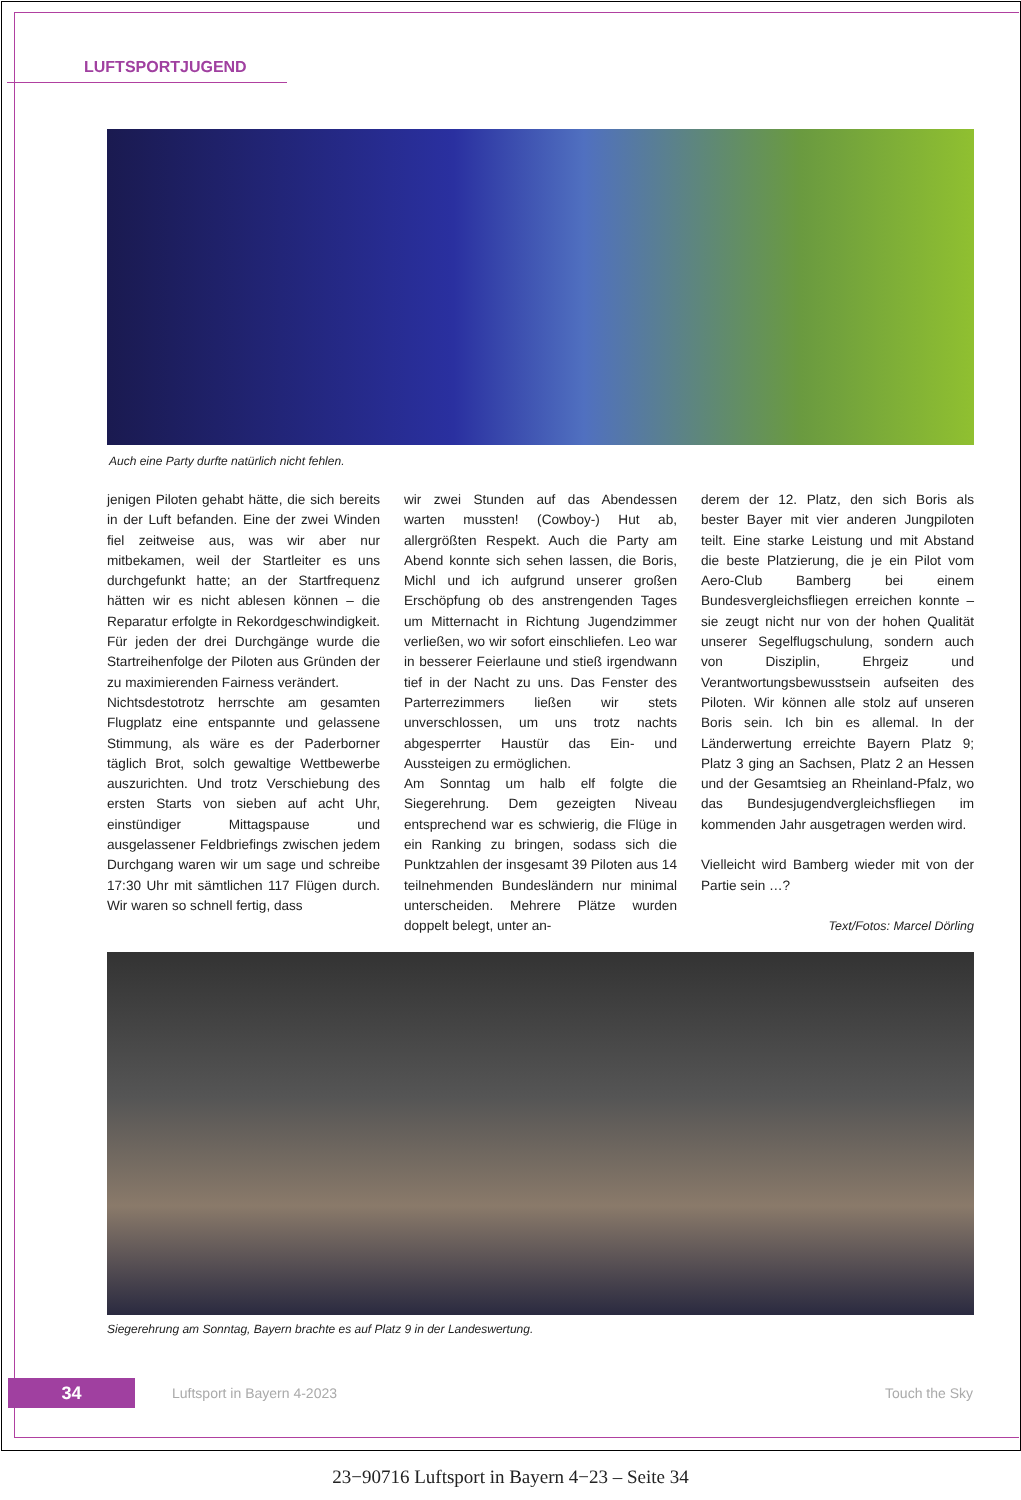LUFTSPORTJUGEND
Auch eine Party durfte natürlich nicht fehlen.
jenigen Piloten gehabt hätte, die sich bereits in der Luft befanden. Eine der zwei Winden fiel zeitweise aus, was wir aber nur mitbekamen, weil der Startleiter es uns durchgefunkt hatte; an der Startfrequenz hätten wir es nicht ablesen können – die Reparatur erfolgte in Rekordgeschwindigkeit. Für jeden der drei Durchgänge wurde die Startreihenfolge der Piloten aus Gründen der zu maximierenden Fairness verändert.
Nichtsdestotrotz herrschte am gesamten Flugplatz eine entspannte und gelassene Stimmung, als wäre es der Paderborner täglich Brot, solch gewaltige Wettbewerbe auszurichten. Und trotz Verschiebung des ersten Starts von sieben auf acht Uhr, einstündiger Mittagspause und ausgelassener Feldbriefings zwischen jedem Durchgang waren wir um sage und schreibe 17:30 Uhr mit sämtlichen 117 Flügen durch. Wir waren so schnell fertig, dass
wir zwei Stunden auf das Abendessen warten mussten! (Cowboy-) Hut ab, allergrößten Respekt. Auch die Party am Abend konnte sich sehen lassen, die Boris, Michl und ich aufgrund unserer großen Erschöpfung ob des anstrengenden Tages um Mitternacht in Richtung Jugendzimmer verließen, wo wir sofort einschliefen. Leo war in besserer Feierlaune und stieß irgendwann tief in der Nacht zu uns. Das Fenster des Parterrezimmers ließen wir stets unverschlossen, um uns trotz nachts abgesperrter Haustür das Ein- und Aussteigen zu ermöglichen.
Am Sonntag um halb elf folgte die Siegerehrung. Dem gezeigten Niveau entsprechend war es schwierig, die Flüge in ein Ranking zu bringen, sodass sich die Punktzahlen der insgesamt 39 Piloten aus 14 teilnehmenden Bundesländern nur minimal unterscheiden. Mehrere Plätze wurden doppelt belegt, unter an-
derem der 12. Platz, den sich Boris als bester Bayer mit vier anderen Jungpiloten teilt. Eine starke Leistung und mit Abstand die beste Platzierung, die je ein Pilot vom Aero-Club Bamberg bei einem Bundesvergleichsfliegen erreichen konnte – sie zeugt nicht nur von der hohen Qualität unserer Segelflugschulung, sondern auch von Disziplin, Ehrgeiz und Verantwortungsbewusstsein aufseiten des Piloten. Wir können alle stolz auf unseren Boris sein. Ich bin es allemal. In der Länderwertung erreichte Bayern Platz 9; Platz 3 ging an Sachsen, Platz 2 an Hessen und der Gesamtsieg an Rheinland-Pfalz, wo das Bundesjugendvergleichsfliegen im kommenden Jahr ausgetragen werden wird.
Vielleicht wird Bamberg wieder mit von der Partie sein …?
Text/Fotos: Marcel Dörling
Siegerehrung am Sonntag, Bayern brachte es auf Platz 9 in der Landeswertung.
34 Luftsport in Bayern 4-2023 Touch the Sky
23−90716 Luftsport in Bayern 4−23 – Seite 34